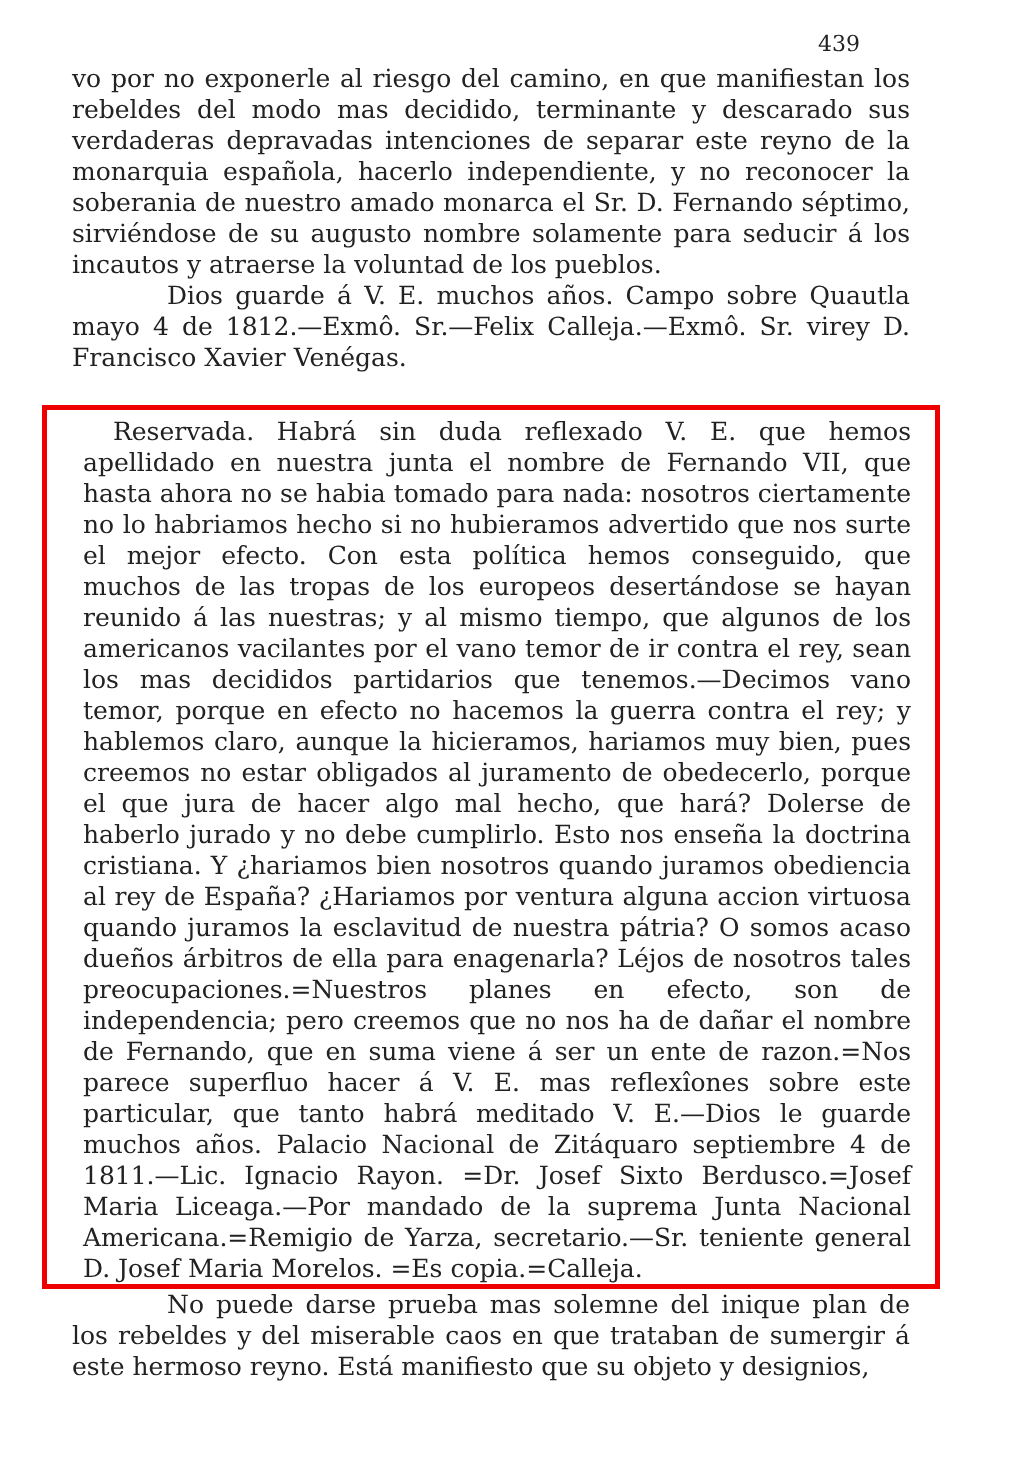439
vo por no exponerle al riesgo del camino, en que manifiestan los rebeldes del modo mas decidido, terminante y descarado sus verdaderas depravadas intenciones de separar este reyno de la monarquia española, hacerlo independiente, y no reconocer la soberania de nuestro amado monarca el Sr. D. Fernando séptimo, sirviéndose de su augusto nombre solamente para seducir á los incautos y atraerse la voluntad de los pueblos.
Dios guarde á V. E. muchos años. Campo sobre Quautla mayo 4 de 1812.—Exmô. Sr.—Felix Calleja.—Exmô. Sr. virey D. Francisco Xavier Venégas.
Reservada. Habrá sin duda reflexado V. E. que hemos apellidado en nuestra junta el nombre de Fernando VII, que hasta ahora no se habia tomado para nada: nosotros ciertamente no lo habriamos hecho si no hubieramos advertido que nos surte el mejor efecto. Con esta política hemos conseguido, que muchos de las tropas de los europeos desertándose se hayan reunido á las nuestras; y al mismo tiempo, que algunos de los americanos vacilantes por el vano temor de ir contra el rey, sean los mas decididos partidarios que tenemos.—Decimos vano temor, porque en efecto no hacemos la guerra contra el rey; y hablemos claro, aunque la hicieramos, hariamos muy bien, pues creemos no estar obligados al juramento de obedecerlo, porque el que jura de hacer algo mal hecho, que hará? Dolerse de haberlo jurado y no debe cumplirlo. Esto nos enseña la doctrina cristiana. Y ¿hariamos bien nosotros quando juramos obediencia al rey de España? ¿Hariamos por ventura alguna accion virtuosa quando juramos la esclavitud de nuestra pátria? O somos acaso dueños árbitros de ella para enagenarla? Léjos de nosotros tales preocupaciones.=Nuestros planes en efecto, son de independencia; pero creemos que no nos ha de dañar el nombre de Fernando, que en suma viene á ser un ente de razon.=Nos parece superfluo hacer á V. E. mas reflexîones sobre este particular, que tanto habrá meditado V. E.—Dios le guarde muchos años. Palacio Nacional de Zitáquaro septiembre 4 de 1811.—Lic. Ignacio Rayon. =Dr. Josef Sixto Berdusco.=Josef Maria Liceaga.—Por mandado de la suprema Junta Nacional Americana.=Remigio de Yarza, secretario.—Sr. teniente general D. Josef Maria Morelos. =Es copia.=Calleja.
No puede darse prueba mas solemne del inique plan de los rebeldes y del miserable caos en que trataban de sumergir á este hermoso reyno. Está manifiesto que su objeto y designios,